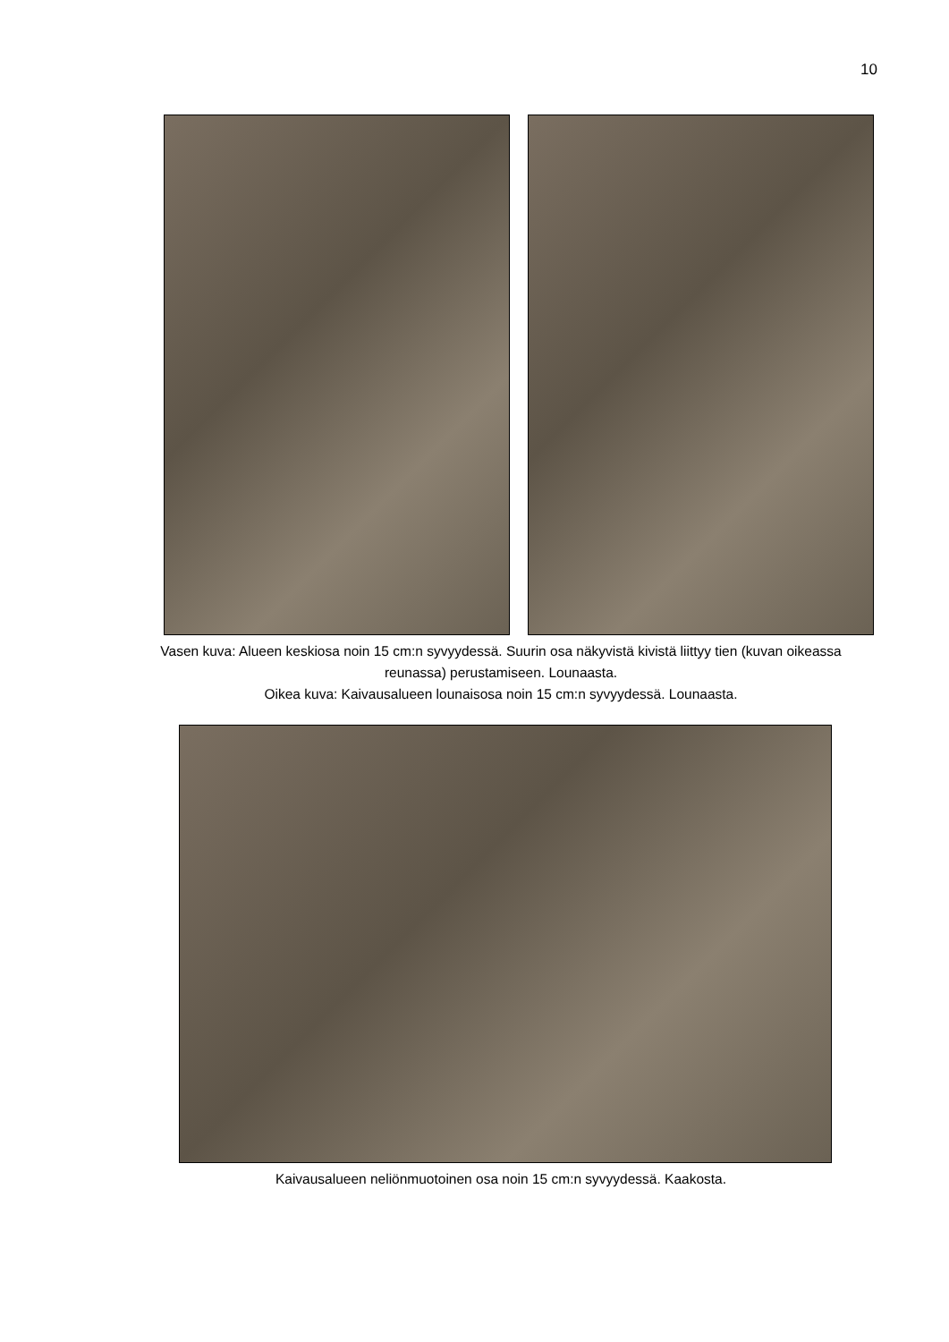10
Vasen kuva: Alueen keskiosa noin 15 cm:n syvyydessä. Suurin osa näkyvistä kivistä liittyy tien (kuvan oikeassa reunassa) perustamiseen. Lounaasta.
Oikea kuva: Kaivausalueen lounaisosa noin 15 cm:n syvyydessä. Lounaasta.
Kaivausalueen neliönmuotoinen osa noin 15 cm:n syvyydessä. Kaakosta.